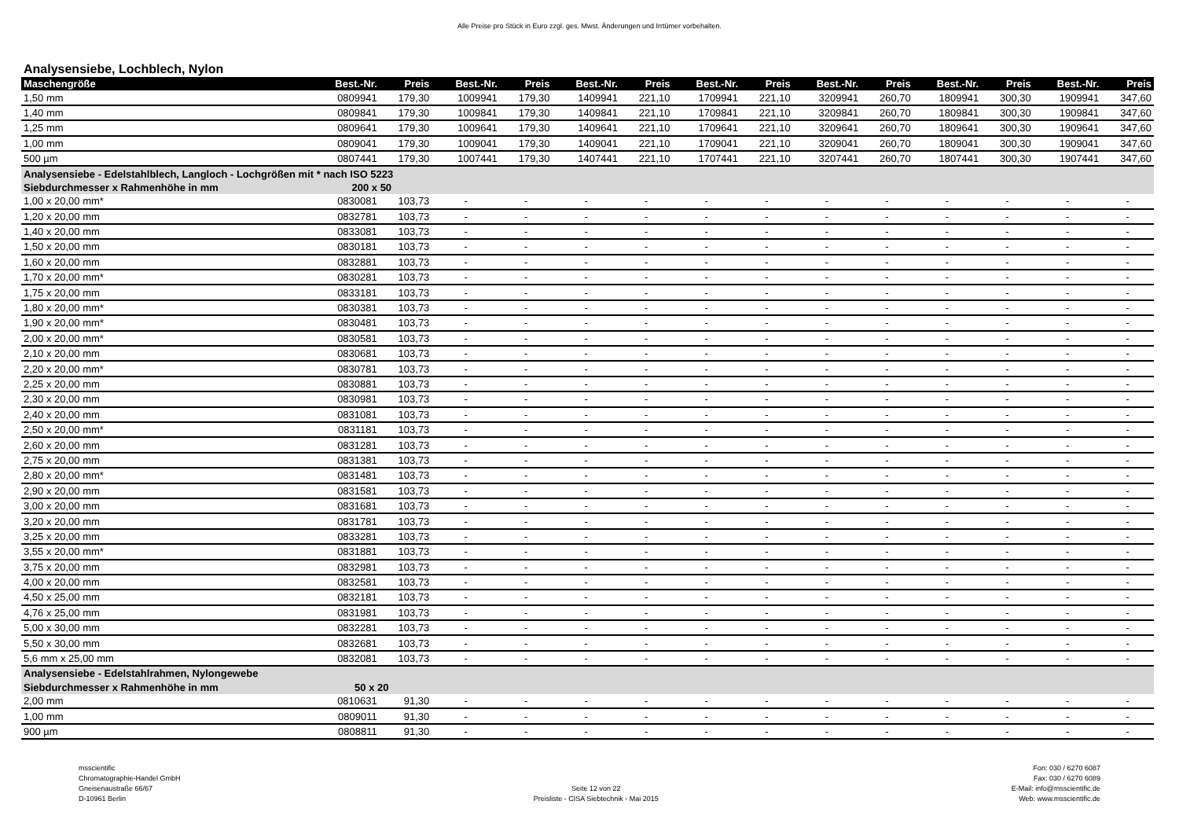Alle Preise pro Stück in Euro zzgl. ges. Mwst. Änderungen und Irrtümer vorbehalten.
Analysensiebe, Lochblech, Nylon
| Maschengröße | Best.-Nr. | Preis | Best.-Nr. | Preis | Best.-Nr. | Preis | Best.-Nr. | Preis | Best.-Nr. | Preis | Best.-Nr. | Preis | Best.-Nr. | Preis |
| --- | --- | --- | --- | --- | --- | --- | --- | --- | --- | --- | --- | --- | --- | --- |
| 1,50 mm | 0809941 | 179,30 | 1009941 | 179,30 | 1409941 | 221,10 | 1709941 | 221,10 | 3209941 | 260,70 | 1809941 | 300,30 | 1909941 | 347,60 |
| 1,40 mm | 0809841 | 179,30 | 1009841 | 179,30 | 1409841 | 221,10 | 1709841 | 221,10 | 3209841 | 260,70 | 1809841 | 300,30 | 1909841 | 347,60 |
| 1,25 mm | 0809641 | 179,30 | 1009641 | 179,30 | 1409641 | 221,10 | 1709641 | 221,10 | 3209641 | 260,70 | 1809641 | 300,30 | 1909641 | 347,60 |
| 1,00 mm | 0809041 | 179,30 | 1009041 | 179,30 | 1409041 | 221,10 | 1709041 | 221,10 | 3209041 | 260,70 | 1809041 | 300,30 | 1909041 | 347,60 |
| 500 µm | 0807441 | 179,30 | 1007441 | 179,30 | 1407441 | 221,10 | 1707441 | 221,10 | 3207441 | 260,70 | 1807441 | 300,30 | 1907441 | 347,60 |
| Analysensiebe - Edelstahlblech, Langloch - Lochgrößen mit * nach ISO 5223 | | | | | | | | | | | | | | |
| Siebdurchmesser x Rahmenhöhe in mm | 200 x 50 | | | | | | | | | | | | | |
| 1,00 x 20,00 mm* | 0830081 | 103,73 | - | - | - | - | - | - | - | - | - | - | - | - |
| 1,20 x 20,00 mm | 0832781 | 103,73 | - | - | - | - | - | - | - | - | - | - | - | - |
| 1,40 x 20,00 mm | 0833081 | 103,73 | - | - | - | - | - | - | - | - | - | - | - | - |
| 1,50 x 20,00 mm | 0830181 | 103,73 | - | - | - | - | - | - | - | - | - | - | - | - |
| 1,60 x 20,00 mm | 0832881 | 103,73 | - | - | - | - | - | - | - | - | - | - | - | - |
| 1,70 x 20,00 mm* | 0830281 | 103,73 | - | - | - | - | - | - | - | - | - | - | - | - |
| 1,75 x 20,00 mm | 0833181 | 103,73 | - | - | - | - | - | - | - | - | - | - | - | - |
| 1,80 x 20,00 mm* | 0830381 | 103,73 | - | - | - | - | - | - | - | - | - | - | - | - |
| 1,90 x 20,00 mm* | 0830481 | 103,73 | - | - | - | - | - | - | - | - | - | - | - | - |
| 2,00 x 20,00 mm* | 0830581 | 103,73 | - | - | - | - | - | - | - | - | - | - | - | - |
| 2,10 x 20,00 mm | 0830681 | 103,73 | - | - | - | - | - | - | - | - | - | - | - | - |
| 2,20 x 20,00 mm* | 0830781 | 103,73 | - | - | - | - | - | - | - | - | - | - | - | - |
| 2,25 x 20,00 mm | 0830881 | 103,73 | - | - | - | - | - | - | - | - | - | - | - | - |
| 2,30 x 20,00 mm | 0830981 | 103,73 | - | - | - | - | - | - | - | - | - | - | - | - |
| 2,40 x 20,00 mm | 0831081 | 103,73 | - | - | - | - | - | - | - | - | - | - | - | - |
| 2,50 x 20,00 mm* | 0831181 | 103,73 | - | - | - | - | - | - | - | - | - | - | - | - |
| 2,60 x 20,00 mm | 0831281 | 103,73 | - | - | - | - | - | - | - | - | - | - | - | - |
| 2,75 x 20,00 mm | 0831381 | 103,73 | - | - | - | - | - | - | - | - | - | - | - | - |
| 2,80 x 20,00 mm* | 0831481 | 103,73 | - | - | - | - | - | - | - | - | - | - | - | - |
| 2,90 x 20,00 mm | 0831581 | 103,73 | - | - | - | - | - | - | - | - | - | - | - | - |
| 3,00 x 20,00 mm | 0831681 | 103,73 | - | - | - | - | - | - | - | - | - | - | - | - |
| 3,20 x 20,00 mm | 0831781 | 103,73 | - | - | - | - | - | - | - | - | - | - | - | - |
| 3,25 x 20,00 mm | 0833281 | 103,73 | - | - | - | - | - | - | - | - | - | - | - | - |
| 3,55 x 20,00 mm* | 0831881 | 103,73 | - | - | - | - | - | - | - | - | - | - | - | - |
| 3,75 x 20,00 mm | 0832981 | 103,73 | - | - | - | - | - | - | - | - | - | - | - | - |
| 4,00 x 20,00 mm | 0832581 | 103,73 | - | - | - | - | - | - | - | - | - | - | - | - |
| 4,50 x 25,00 mm | 0832181 | 103,73 | - | - | - | - | - | - | - | - | - | - | - | - |
| 4,76 x 25,00 mm | 0831981 | 103,73 | - | - | - | - | - | - | - | - | - | - | - | - |
| 5,00 x 30,00 mm | 0832281 | 103,73 | - | - | - | - | - | - | - | - | - | - | - | - |
| 5,50 x 30,00 mm | 0832681 | 103,73 | - | - | - | - | - | - | - | - | - | - | - | - |
| 5,6 mm x 25,00 mm | 0832081 | 103,73 | - | - | - | - | - | - | - | - | - | - | - | - |
| Analysensiebe - Edelstahlrahmen, Nylongewebe | | | | | | | | | | | | | | |
| Siebdurchmesser x Rahmenhöhe in mm | 50 x 20 | | | | | | | | | | | | | |
| 2,00 mm | 0810631 | 91,30 | - | - | - | - | - | - | - | - | - | - | - | - |
| 1,00 mm | 0809011 | 91,30 | - | - | - | - | - | - | - | - | - | - | - | - |
| 900 µm | 0808811 | 91,30 | - | - | - | - | - | - | - | - | - | - | - | - |
msscientific
Chromatographie-Handel GmbH
Gneisenaustraße 66/67
D-10961 Berlin
Seite 12 von 22
Preisliste - CISA Siebtechnik - Mai 2015
Fon: 030 / 6270 6087
Fax: 030 / 6270 6089
E-Mail: info@msscientific.de
Web: www.msscientific.de